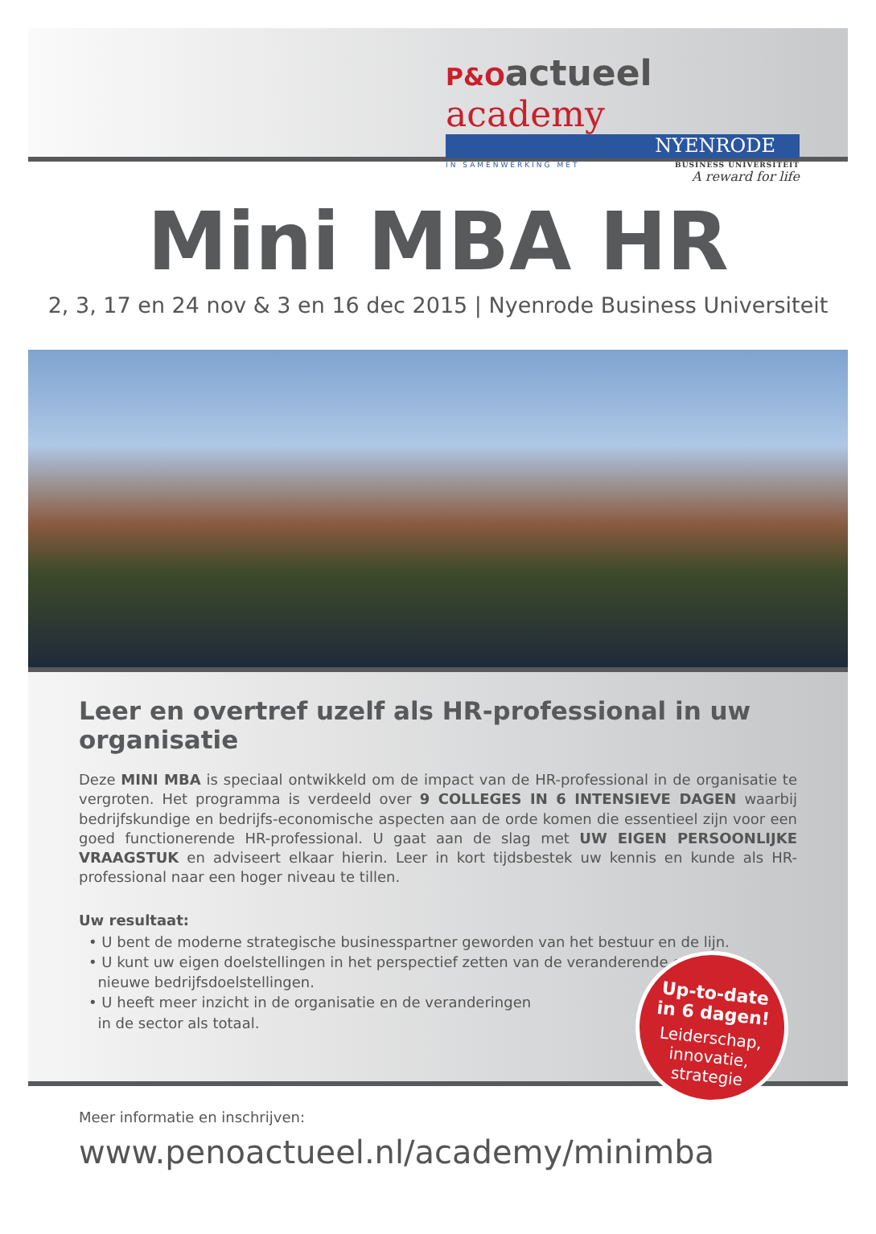P&Oactueel academy
NYENRODE
IN SAMENWERKING MET BUSINESS UNIVERSITEIT
A reward for life
Mini MBA HR
2, 3, 17 en 24 nov & 3 en 16 dec 2015 | Nyenrode Business Universiteit
Leer en overtref uzelf als HR-professional in uw organisatie
Deze MINI MBA is speciaal ontwikkeld om de impact van de HR-professional in de organisatie te vergroten. Het programma is verdeeld over 9 COLLEGES IN 6 INTENSIEVE DAGEN waarbij bedrijfskundige en bedrijfs-economische aspecten aan de orde komen die essentieel zijn voor een goed functionerende HR-professional. U gaat aan de slag met UW EIGEN PERSOONLIJKE VRAAGSTUK en adviseert elkaar hierin. Leer in kort tijdsbestek uw kennis en kunde als HR-professional naar een hoger niveau te tillen.
Uw resultaat:
• U bent de moderne strategische businesspartner geworden van het bestuur en de lijn.
• U kunt uw eigen doelstellingen in het perspectief zetten van de veranderende en
nieuwe bedrijfsdoelstellingen.
• U heeft meer inzicht in de organisatie en de veranderingen
in de sector als totaal.
Up-to-date
in 6 dagen!
Leiderschap,
innovatie,
strategie
Meer informatie en inschrijven:
www.penoactueel.nl/academy/minimba